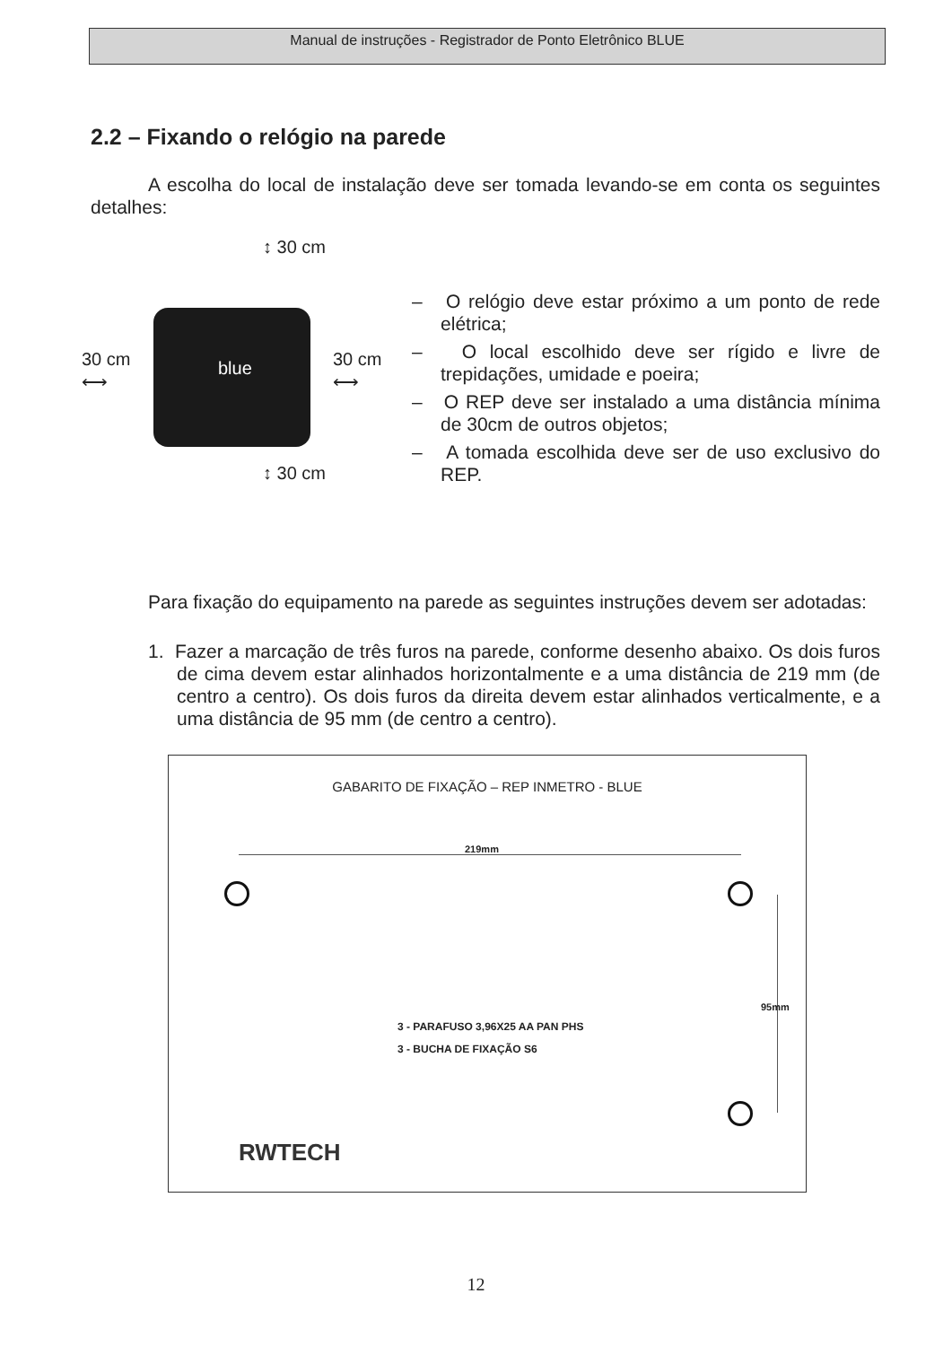Manual de instruções - Registrador de Ponto Eletrônico BLUE
2.2 – Fixando o relógio na parede
A escolha do local de instalação deve ser tomada levando-se em conta os seguintes detalhes:
↕ 30 cm
blue
30 cm
⟷
30 cm
⟷
↕ 30 cm
– O relógio deve estar próximo a um ponto de rede elétrica;
– O local escolhido deve ser rígido e livre de trepidações, umidade e poeira;
– O REP deve ser instalado a uma distância mínima de 30cm de outros objetos;
– A tomada escolhida deve ser de uso exclusivo do REP.
Para fixação do equipamento na parede as seguintes instruções devem ser adotadas:
1. Fazer a marcação de três furos na parede, conforme desenho abaixo. Os dois furos de cima devem estar alinhados horizontalmente e a uma distância de 219 mm (de centro a centro). Os dois furos da direita devem estar alinhados verticalmente, e a uma distância de 95 mm (de centro a centro).
GABARITO DE FIXAÇÃO – REP INMETRO - BLUE
219mm
95mm
3 - PARAFUSO 3,96X25 AA PAN PHS
3 - BUCHA DE FIXAÇÃO S6
RWTECH
12